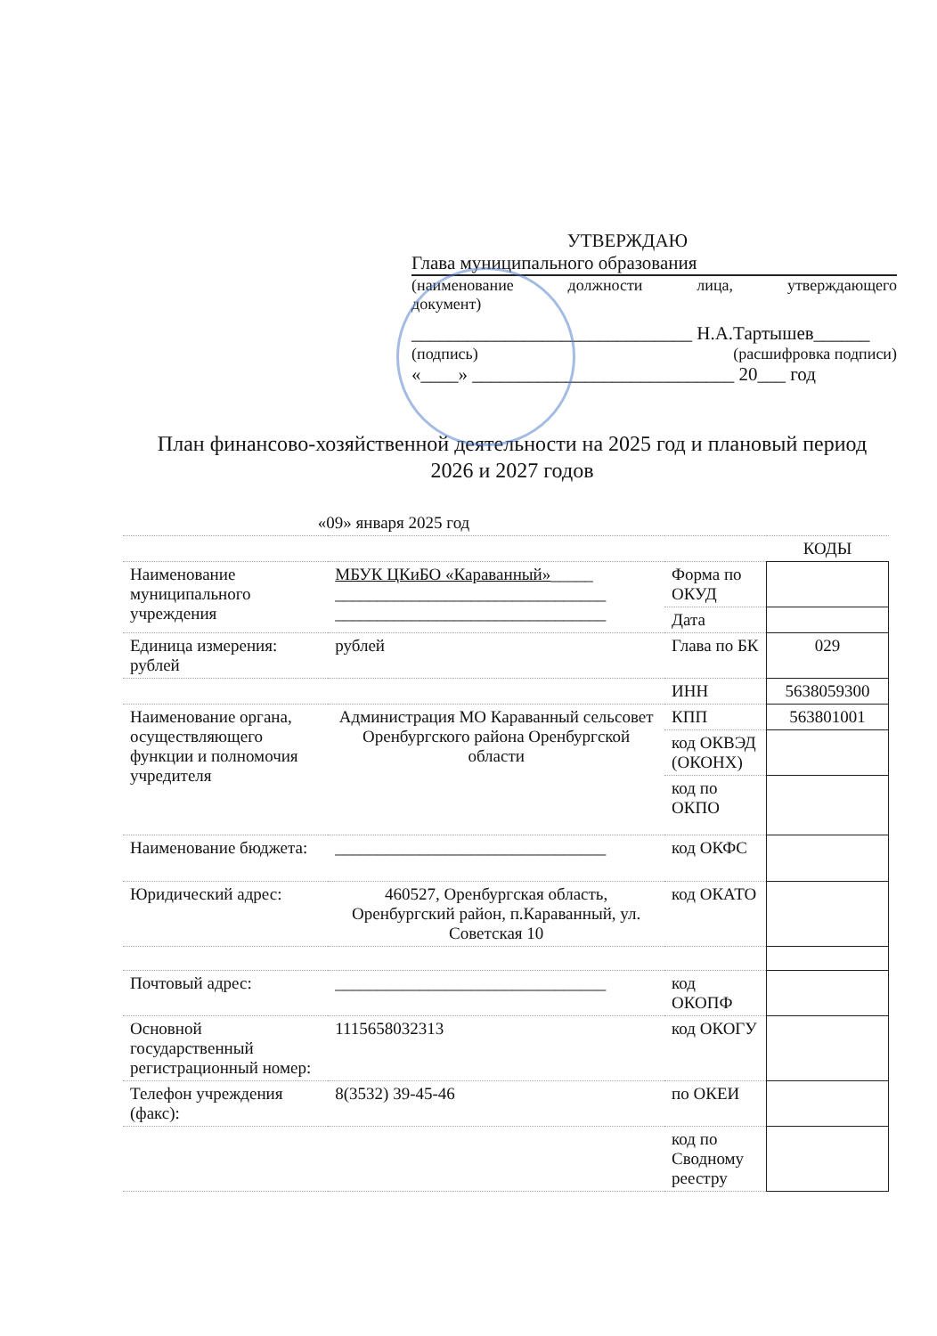УТВЕРЖДАЮ
Глава муниципального образования
(наименование должности лица, утверждающего
документ)
______________________________ Н.А.Тартышев______
(подпись) (расшифровка подписи)
«____» ____________________________ 20___ год
План финансово-хозяйственной деятельности на 2025 год и плановый период 2026 и 2027 годов
| «09» января 2025 год | | | |
| | | | КОДЫ |
| Наименование муниципального учреждения | МБУК ЦКиБО «Караванный» _____ ________________________________ ________________________________ | Форма по ОКУД | |
| | | Дата | |
| Единица измерения: рублей | рублей | Глава по БК | 029 |
| | | ИНН | 5638059300 |
| Наименование органа, осуществляющего функции и полномочия учредителя | Администрация МО Караванный сельсовет Оренбургского района Оренбургской области | КПП | 563801001 |
| | | код ОКВЭД (ОКОНХ) | |
| | | код по ОКПО | |
| Наименование бюджета: | ________________________________ | код ОКФС | |
| Юридический адрес: | 460527, Оренбургская область, Оренбургский район, п.Караванный, ул. Советская 10 | код ОКАТО | |
| Почтовый адрес: | ________________________________ | код ОКОПФ | |
| Основной государственный регистрационный номер: | 1115658032313 | код ОКОГУ | |
| Телефон учреждения (факс): | 8(3532) 39-45-46 | по ОКЕИ | |
| | | код по Сводному реестру | |